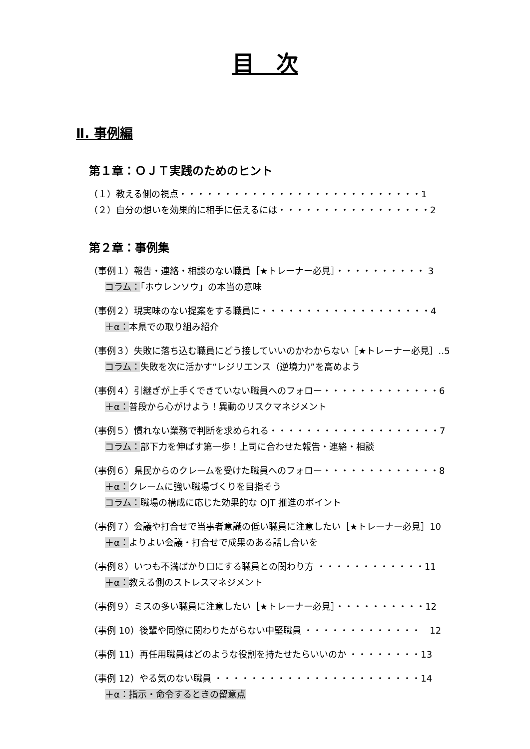目　次
Ⅱ. 事例編
第１章：ＯＪＴ実践のためのヒント
（１）教える側の視点・・・・・・・・・・・・・・・・・・・・・・・・・・・1
（２）自分の想いを効果的に相手に伝えるには・・・・・・・・・・・・・・・・・2
第２章：事例集
（事例１）報告・連絡・相談のない職員［★トレーナー必見］・・・・・・・・・・ 3
コラム：「ホウレンソウ」の本当の意味
（事例２）現実味のない提案をする職員に・・・・・・・・・・・・・・・・・・・4
＋α：本県での取り組み紹介
（事例３）失敗に落ち込む職員にどう接していいのかわからない［★トレーナー必見］‥5
コラム：失敗を次に活かす“レジリエンス（逆境力)”を高めよう
（事例４）引継ぎが上手くできていない職員へのフォロー・・・・・・・・・・・・・6
＋α：普段から心がけよう！異動のリスクマネジメント
（事例５）慣れない業務で判断を求められる・・・・・・・・・・・・・・・・・・・7
コラム：部下力を伸ばす第一歩！上司に合わせた報告・連絡・相談
（事例６）県民からのクレームを受けた職員へのフォロー・・・・・・・・・・・・・8
＋α：クレームに強い職場づくりを目指そう
コラム：職場の構成に応じた効果的な OJT 推進のポイント
（事例７）会議や打合せで当事者意識の低い職員に注意したい［★トレーナー必見］10
＋α：よりよい会議・打合せで成果のある話し合いを
（事例８）いつも不満ばかり口にする職員との関わり方 ・・・・・・・・・・・・11
＋α：教える側のストレスマネジメント
（事例９）ミスの多い職員に注意したい［★トレーナー必見］・・・・・・・・・・12
（事例 10）後輩や同僚に関わりたがらない中堅職員 ・・・・・・・・・・・・・　12
（事例 11）再任用職員はどのような役割を持たせたらいいのか ・・・・・・・・13
（事例 12）やる気のない職員 ・・・・・・・・・・・・・・・・・・・・・・・14
＋α：指示・命令するときの留意点